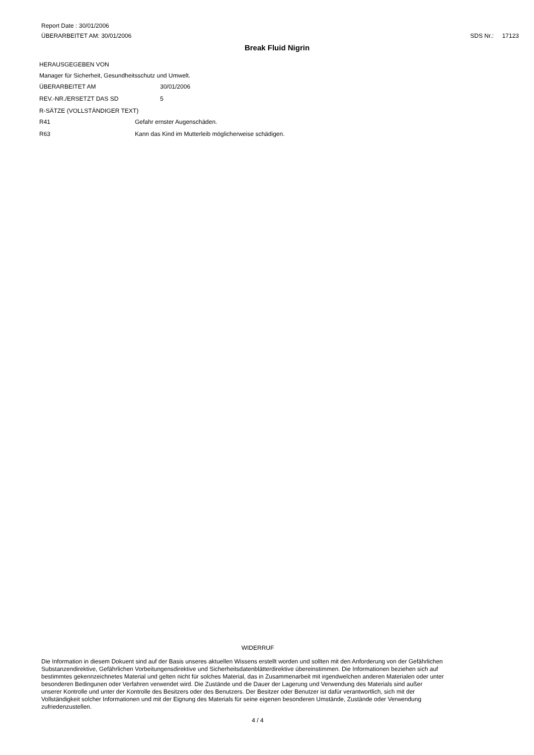Report Date : 30/01/2006
ÜBERARBEITET AM: 30/01/2006 SDS Nr.: 17123
Break Fluid Nigrin
HERAUSGEGEBEN VON
Manager für Sicherheit, Gesundheitsschutz und Umwelt.
ÜBERARBEITET AM 30/01/2006
REV.-NR./ERSETZT DAS SD 5
R-SÄTZE (VOLLSTÄNDIGER TEXT)
R41 Gefahr ernster Augenschäden.
R63 Kann das Kind im Mutterleib möglicherweise schädigen.
WIDERRUF
Die Information in diesem Dokuent sind auf der Basis unseres aktuellen Wissens erstellt worden und sollten mit den Anforderung von der Gefährlichen Substanzendirektive, Gefährlichen Vorbeitungensdirektive und Sicherheitsdatenblätterdirektive übereinstimmen. Die Informationen beziehen sich auf bestimmtes gekennzeichnetes Material und gelten nicht für solches Material, das in Zusammenarbeit mit irgendwelchen anderen Materialen oder unter besonderen Bedingunen oder Verfahren verwendet wird. Die Zustände und die Dauer der Lagerung und Verwendung des Materials sind außer unserer Kontrolle und unter der Kontrolle des Besitzers oder des Benutzers. Der Besitzer oder Benutzer ist dafür verantwortlich, sich mit der Vollständigkeit solcher Informationen und mit der Eignung des Materials für seine eigenen besonderen Umstände, Zustände oder Verwendung zufriedenzustellen.
4 / 4